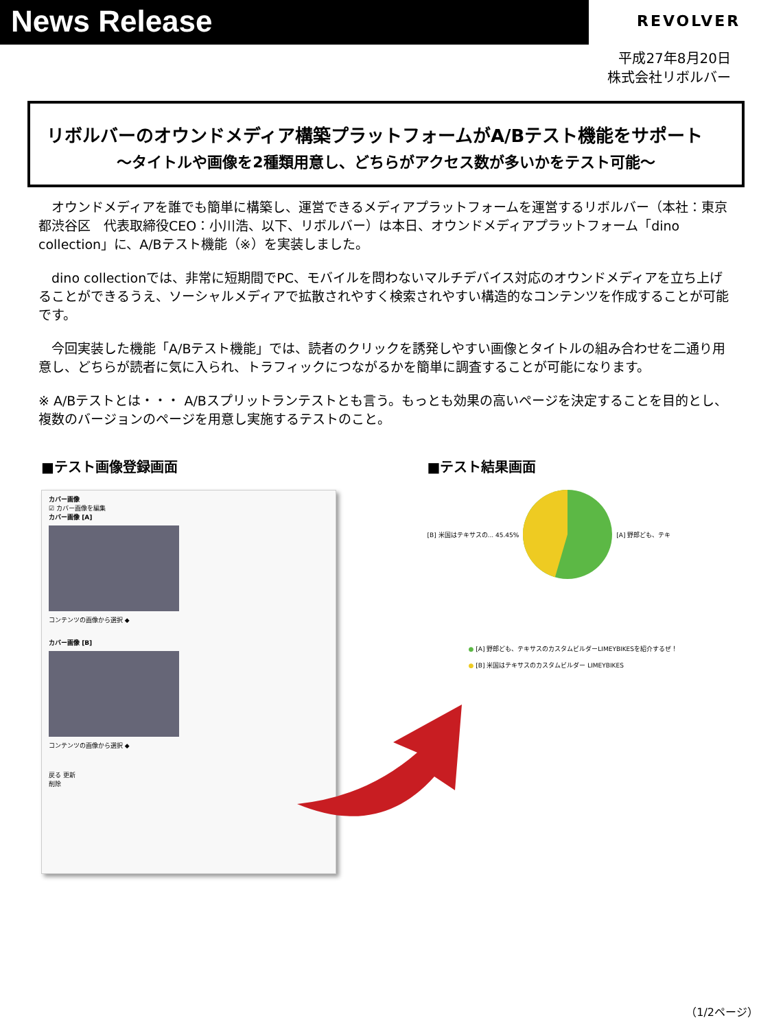News Release
REVOLVER
平成27年8月20日
株式会社リボルバー
リボルバーのオウンドメディア構築プラットフォームがA/Bテスト機能をサポート
～タイトルや画像を2種類用意し、どちらがアクセス数が多いかをテスト可能～
　オウンドメディアを誰でも簡単に構築し、運営できるメディアプラットフォームを運営するリボルバー（本社：東京都渋谷区　代表取締役CEO：小川浩、以下、リボルバー）は本日、オウンドメディアプラットフォーム「dino collection」に、A/Bテスト機能（※）を実装しました。
　dino collectionでは、非常に短期間でPC、モバイルを問わないマルチデバイス対応のオウンドメディアを立ち上げることができるうえ、ソーシャルメディアで拡散されやすく検索されやすい構造的なコンテンツを作成することが可能です。
　今回実装した機能「A/Bテスト機能」では、読者のクリックを誘発しやすい画像とタイトルの組み合わせを二通り用意し、どちらが読者に気に入られ、トラフィックにつながるかを簡単に調査することが可能になります。
※ A/Bテストとは・・・ A/Bスプリットランテストとも言う。もっとも効果の高いページを決定することを目的とし、複数のバージョンのページを用意し実施するテストのこと。
■テスト画像登録画面
カバー画像
☑ カバー画像を編集
カバー画像 [A]
コンテンツの画像から選択 ◆
カバー画像 [B]
コンテンツの画像から選択 ◆
戻る 更新
削除
■テスト結果画面
[B] 米国はテキサスの... 45.45% [A] 野郎ども、テキ
● [A] 野郎ども、テキサスのカスタムビルダーLIMEYBIKESを紹介するぜ！
● [B] 米国はテキサスのカスタムビルダー LIMEYBIKES
（1/2ページ）